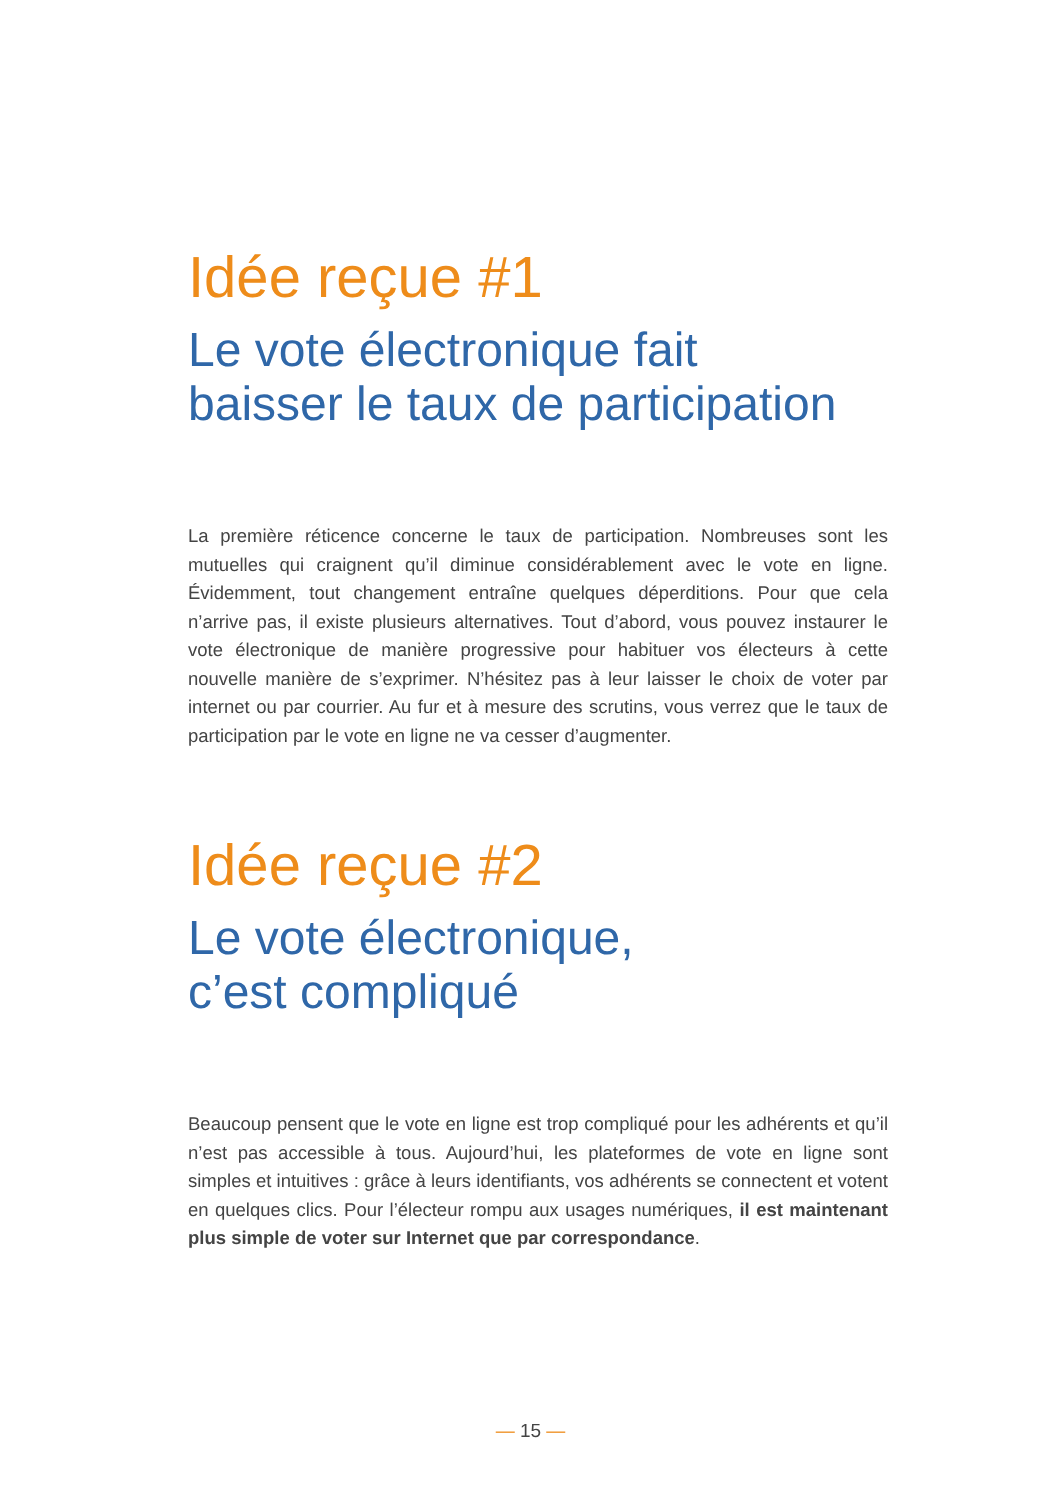Idée reçue #1
Le vote électronique fait
baisser le taux de participation
La première réticence concerne le taux de participation. Nombreuses sont les mutuelles qui craignent qu’il diminue considérablement avec le vote en ligne. Évidemment, tout changement entraîne quelques déperditions. Pour que cela n’arrive pas, il existe plusieurs alternatives. Tout d’abord, vous pouvez instaurer le vote électronique de manière progressive pour habituer vos électeurs à cette nouvelle manière de s’exprimer. N’hésitez pas à leur laisser le choix de voter par internet ou par courrier. Au fur et à mesure des scrutins, vous verrez que le taux de participation par le vote en ligne ne va cesser d’augmenter.
Idée reçue #2
Le vote électronique,
c’est compliqué
Beaucoup pensent que le vote en ligne est trop compliqué pour les adhérents et qu’il n’est pas accessible à tous. Aujourd’hui, les plateformes de vote en ligne sont simples et intuitives : grâce à leurs identifiants, vos adhérents se connectent et votent en quelques clics. Pour l’électeur rompu aux usages numériques, il est maintenant plus simple de voter sur Internet que par correspondance.
— 15 —